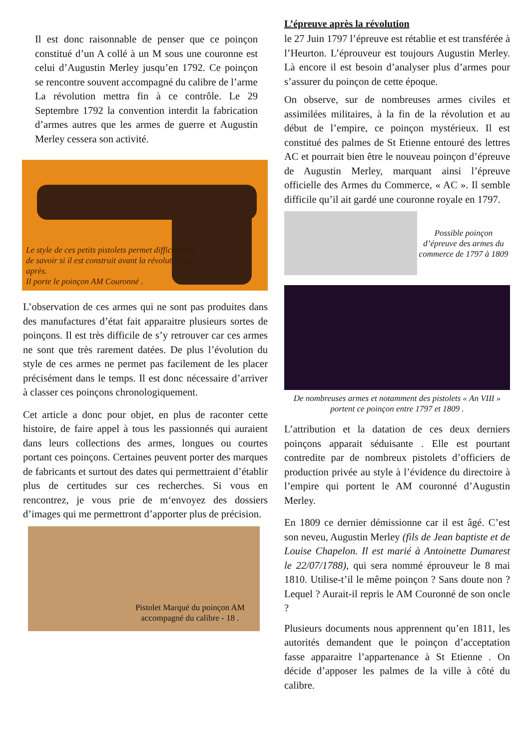Il est donc raisonnable de penser que ce poinçon constitué d’un A collé à un M sous une couronne est celui d’Augustin Merley jusqu’en 1792. Ce poinçon se rencontre souvent accompagné du calibre de l’arme
La révolution mettra fin à ce contrôle. Le 29 Septembre 1792 la convention interdit la fabrication d’armes autres que les armes de guerre et Augustin Merley cessera son activité.
Le style de ces petits pistolets permet difficilement de savoir si il est construit avant la révolution ou après.
Il porte le poinçon AM Couronné .
L’observation de ces armes qui ne sont pas produites dans des manufactures d’état fait apparaitre plusieurs sortes de poinçons. Il est très difficile de s’y retrouver car ces armes ne sont que très rarement datées. De plus l’évolution du style de ces armes ne permet pas facilement de les placer précisément dans le temps. Il est donc nécessaire d’arriver à classer ces poinçons chronologiquement.
Cet article a donc pour objet, en plus de raconter cette histoire, de faire appel à tous les passionnés qui auraient dans leurs collections des armes, longues ou courtes portant ces poinçons. Certaines peuvent porter des marques de fabricants et surtout des dates qui permettraient d’établir plus de certitudes sur ces recherches. Si vous en rencontrez, je vous prie de m‘envoyez des dossiers d’images qui me permettront d’apporter plus de précision.
Pistolet Marqué du poinçon AM
accompagné du calibre - 18 .
L’épreuve après la révolution
le 27 Juin 1797 l’épreuve est rétablie et est transférée à l’Heurton. L’éprouveur est toujours Augustin Merley. Là encore il est besoin d’analyser plus d’armes pour s’assurer du poinçon de cette époque.
On observe, sur de nombreuses armes civiles et assimilées militaires, à la fin de la révolution et au début de l’empire, ce poinçon mystérieux. Il est constitué des palmes de St Etienne entouré des lettres AC et pourrait bien être le nouveau poinçon d’épreuve de Augustin Merley, marquant ainsi l’épreuve officielle des Armes du Commerce, « AC ». Il semble difficile qu’il ait gardé une couronne royale en 1797.
Possible poinçon d’épreuve des armes du commerce de 1797 à 1809
De nombreuses armes et notamment des pistolets « An VIII » portent ce poinçon entre 1797 et 1809 .
L’attribution et la datation de ces deux derniers poinçons apparait séduisante . Elle est pourtant contredite par de nombreux pistolets d’officiers de production privée au style à l’évidence du directoire à l’empire qui portent le AM couronné d’Augustin Merley.
En 1809 ce dernier démissionne car il est âgé. C’est son neveu, Augustin Merley (fils de Jean baptiste et de Louise Chapelon. Il est marié à Antoinette Dumarest le 22/07/1788), qui sera nommé éprouveur le 8 mai 1810. Utilise-t’il le même poinçon ? Sans doute non ? Lequel ? Aurait-il repris le AM Couronné de son oncle ?
Plusieurs documents nous apprennent qu’en 1811, les autorités demandent que le poinçon d’acceptation fasse apparaitre l’appartenance à St Etienne . On décide d’apposer les palmes de la ville à côté du calibre.